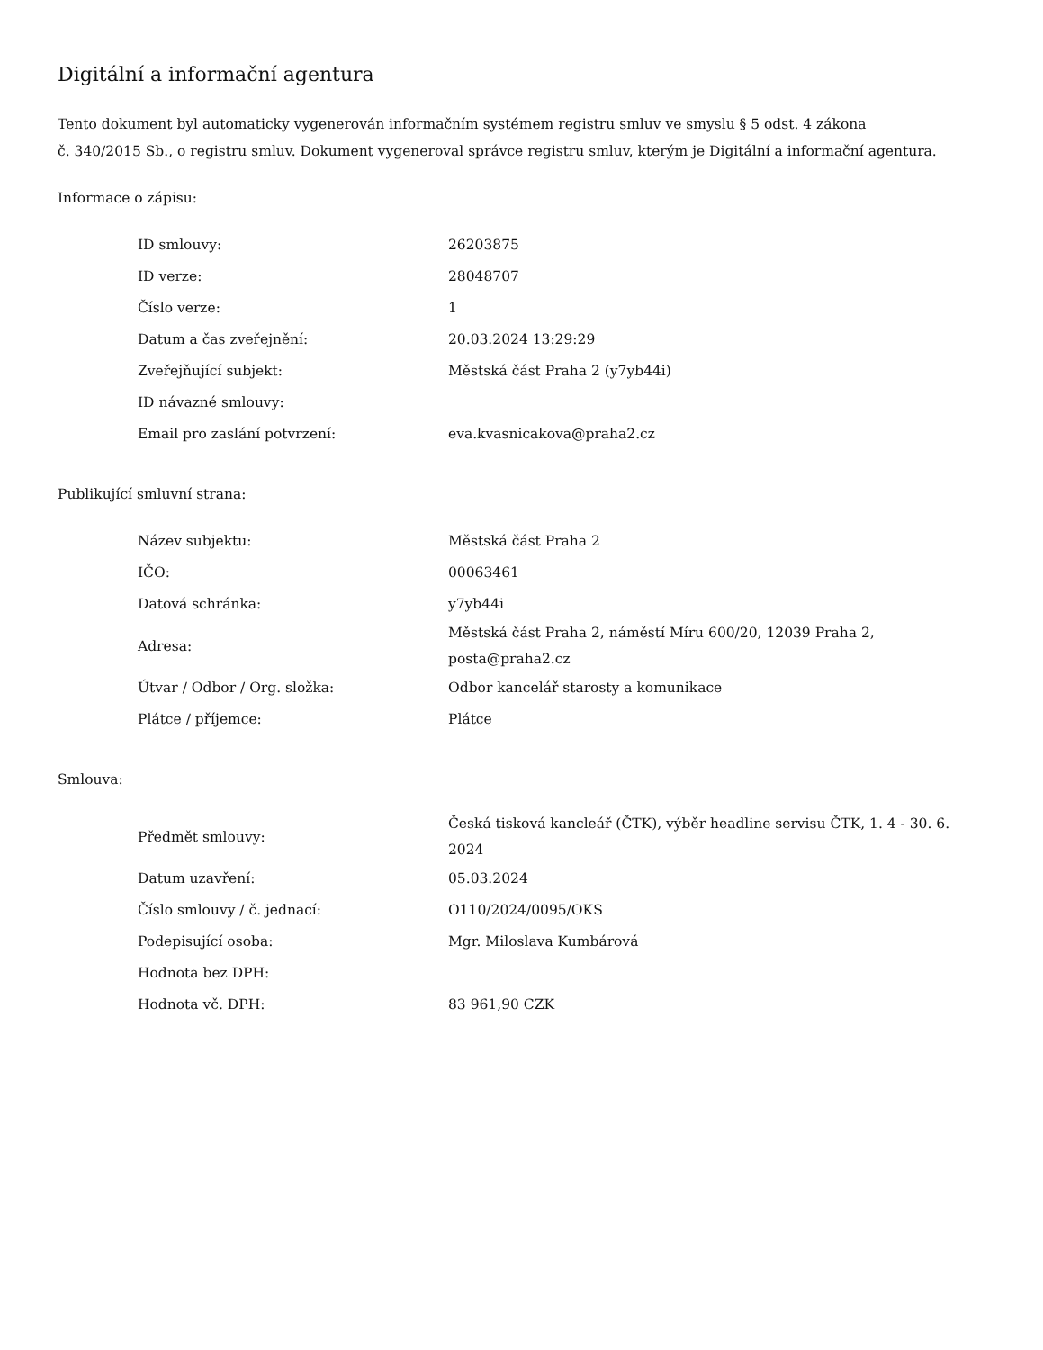Digitální a informační agentura
Tento dokument byl automaticky vygenerován informačním systémem registru smluv ve smyslu § 5 odst. 4 zákona
č. 340/2015 Sb., o registru smluv. Dokument vygeneroval správce registru smluv, kterým je Digitální a informační agentura.
Informace o zápisu:
| ID smlouvy: | 26203875 |
| ID verze: | 28048707 |
| Číslo verze: | 1 |
| Datum a čas zveřejnění: | 20.03.2024 13:29:29 |
| Zveřejňující subjekt: | Městská část Praha 2 (y7yb44i) |
| ID návazné smlouvy: | |
| Email pro zaslání potvrzení: | eva.kvasnicakova@praha2.cz |
Publikující smluvní strana:
| Název subjektu: | Městská část Praha 2 |
| IČO: | 00063461 |
| Datová schránka: | y7yb44i |
| Adresa: | Městská část Praha 2, náměstí Míru 600/20, 12039 Praha 2, posta@praha2.cz |
| Útvar / Odbor / Org. složka: | Odbor kancelář starosty a komunikace |
| Plátce / příjemce: | Plátce |
Smlouva:
| Předmět smlouvy: | Česká tisková kancleář (ČTK), výběr headline servisu ČTK, 1. 4 - 30. 6. 2024 |
| Datum uzavření: | 05.03.2024 |
| Číslo smlouvy / č. jednací: | O110/2024/0095/OKS |
| Podepisující osoba: | Mgr. Miloslava Kumbárová |
| Hodnota bez DPH: | |
| Hodnota vč. DPH: | 83 961,90 CZK |